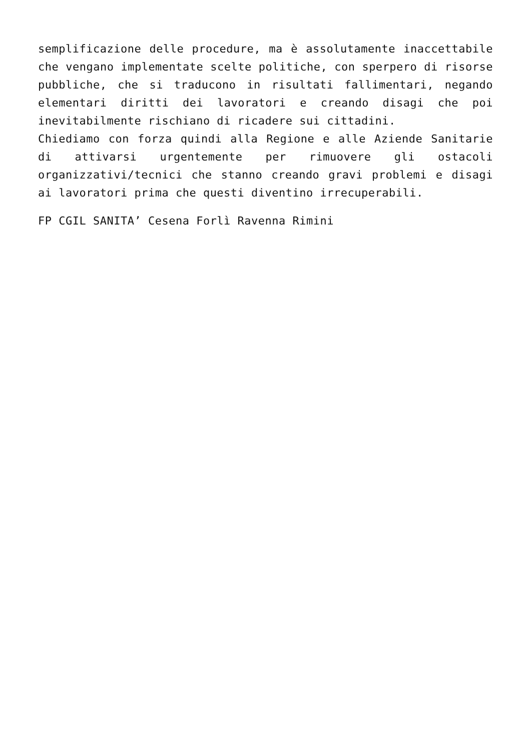semplificazione delle procedure, ma è assolutamente inaccettabile che vengano implementate scelte politiche, con sperpero di risorse pubbliche, che si traducono in risultati fallimentari, negando elementari diritti dei lavoratori e creando disagi che poi inevitabilmente rischiano di ricadere sui cittadini.
Chiediamo con forza quindi alla Regione e alle Aziende Sanitarie di attivarsi urgentemente per rimuovere gli ostacoli organizzativi/tecnici che stanno creando gravi problemi e disagi ai lavoratori prima che questi diventino irrecuperabili.
FP CGIL SANITA’ Cesena Forlì Ravenna Rimini